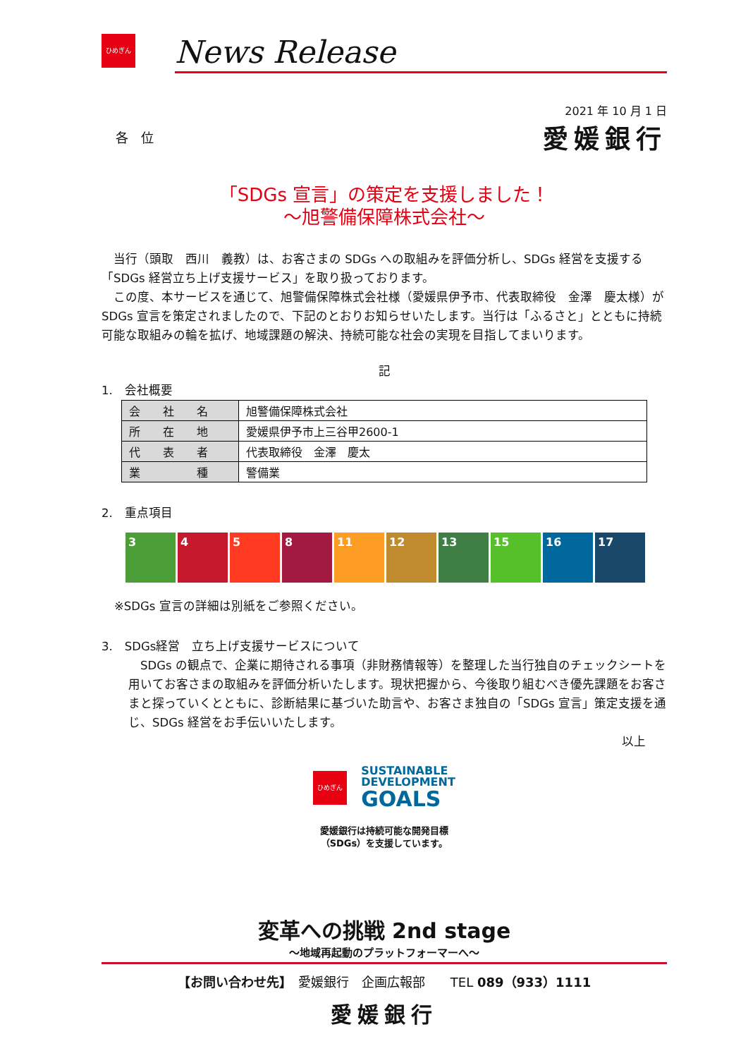ひめぎん
News Release
2021 年 10 月 1 日
各　位
愛媛銀行
「SDGs 宣言」の策定を支援しました！
～旭警備保障株式会社～
　当行（頭取　西川　義教）は、お客さまの SDGs への取組みを評価分析し、SDGs 経営を支援する「SDGs 経営立ち上げ支援サービス」を取り扱っております。
　この度、本サービスを通じて、旭警備保障株式会社様（愛媛県伊予市、代表取締役　金澤　慶太様）が SDGs 宣言を策定されましたので、下記のとおりお知らせいたします。当行は「ふるさと」とともに持続可能な取組みの輪を拡げ、地域課題の解決、持続可能な社会の実現を目指してまいります。
記
1.　会社概要
| 会 社 名 | 旭警備保障株式会社 |
| 所 在 地 | 愛媛県伊予市上三谷甲2600-1 |
| 代 表 者 | 代表取締役 金澤 慶太 |
| 業 種 | 警備業 |
2.　重点項目
3 4 5 8 11 12 13 15 16 17
※SDGs 宣言の詳細は別紙をご参照ください。
3.　SDGs経営　立ち上げ支援サービスについて
　SDGs の観点で、企業に期待される事項（非財務情報等）を整理した当行独自のチェックシートを用いてお客さまの取組みを評価分析いたします。現状把握から、今後取り組むべき優先課題をお客さまと探っていくとともに、診断結果に基づいた助言や、お客さま独自の「SDGs 宣言」策定支援を通じ、SDGs 経営をお手伝いいたします。
以上
ひめぎん
SUSTAINABLE
DEVELOPMENT
GOALS
愛媛銀行は持続可能な開発目標
（SDGs）を支援しています。
変革への挑戦 2nd stage
～地域再起動のプラットフォーマーへ～
【お問い合わせ先】　愛媛銀行　企画広報部　　TEL 089（933）1111
愛媛銀行